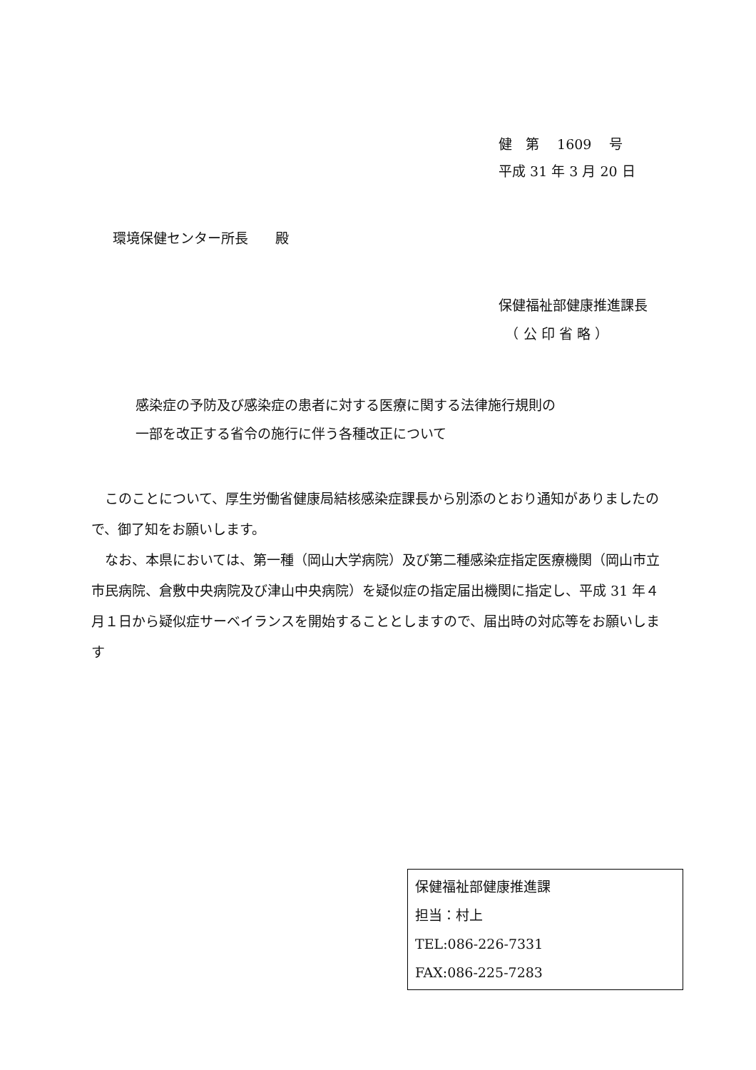健　第　 1609　 号
平成 31 年 3 月 20 日
環境保健センター所長　　殿
保健福祉部健康推進課長
　（ 公 印 省 略 ）
感染症の予防及び感染症の患者に対する医療に関する法律施行規則の
一部を改正する省令の施行に伴う各種改正について
　このことについて、厚生労働省健康局結核感染症課長から別添のとおり通知がありましたので、御了知をお願いします。
　なお、本県においては、第一種（岡山大学病院）及び第二種感染症指定医療機関（岡山市立市民病院、倉敷中央病院及び津山中央病院）を疑似症の指定届出機関に指定し、平成 31 年４月１日から疑似症サーベイランスを開始することとしますので、届出時の対応等をお願いします
保健福祉部健康推進課
担当：村上
TEL:086-226-7331
FAX:086-225-7283